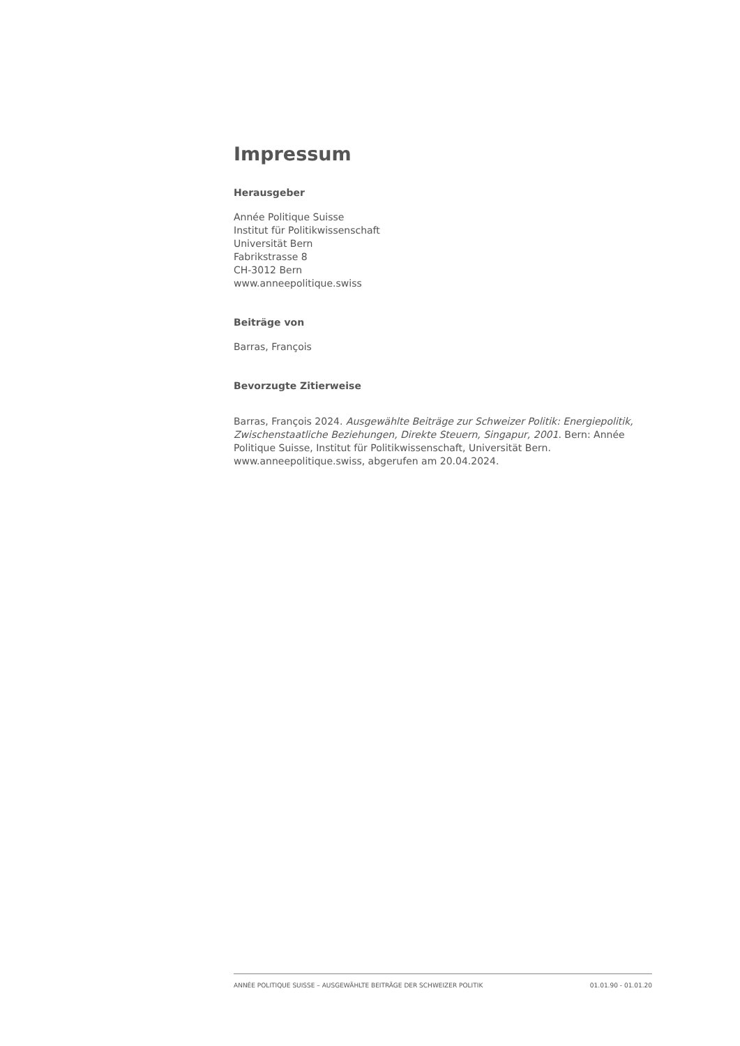Impressum
Herausgeber
Année Politique Suisse
Institut für Politikwissenschaft
Universität Bern
Fabrikstrasse 8
CH-3012 Bern
www.anneepolitique.swiss
Beiträge von
Barras, François
Bevorzugte Zitierweise
Barras, François 2024. Ausgewählte Beiträge zur Schweizer Politik: Energiepolitik, Zwischenstaatliche Beziehungen, Direkte Steuern, Singapur, 2001. Bern: Année Politique Suisse, Institut für Politikwissenschaft, Universität Bern. www.anneepolitique.swiss, abgerufen am 20.04.2024.
ANNÉE POLITIQUE SUISSE – AUSGEWÄHLTE BEITRÄGE DER SCHWEIZER POLITIK 01.01.90 - 01.01.20